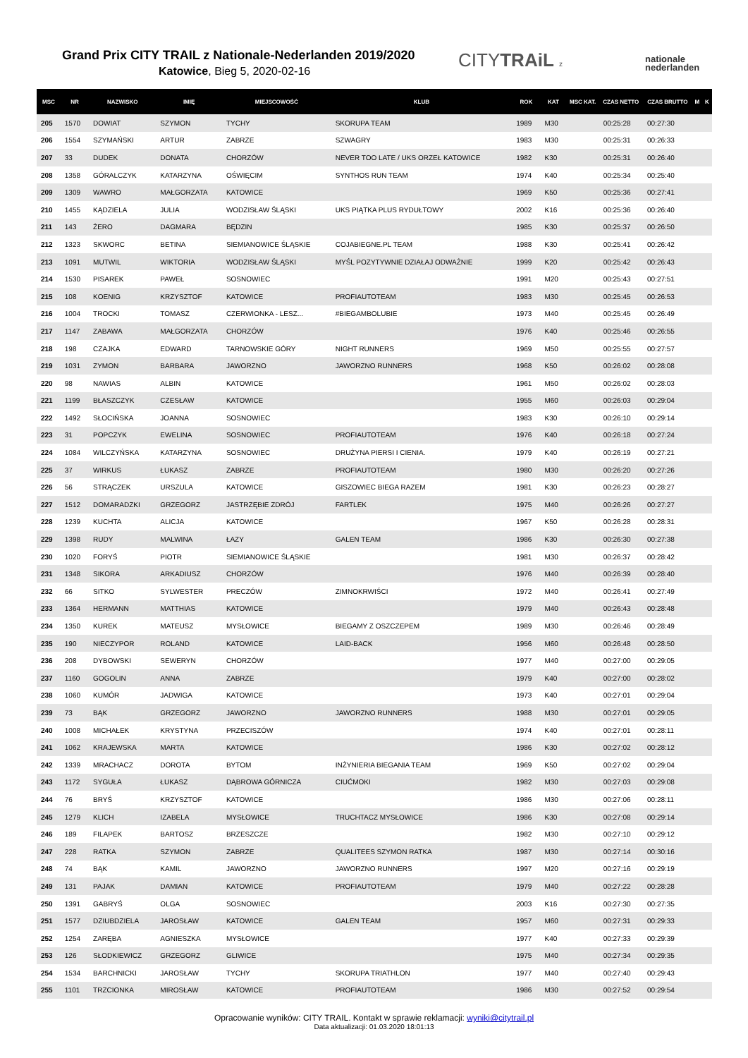Grand Prix CITY TRAIL z Nationale-Nederlanden 2019/2020
Katowice, Bieg 5, 2020-02-16
CITYTRAiL z
nationale
nederlanden
| MSC | NR | NAZWISKO | IMIĘ | MIEJSCOWOŚĆ | KLUB | ROK | KAT | MSC KAT. | CZAS NETTO | CZAS BRUTTO | M | K |
| --- | --- | --- | --- | --- | --- | --- | --- | --- | --- | --- | --- | --- |
| 205 | 1570 | DOWIAT | SZYMON | TYCHY | SKORUPA TEAM | 1989 | M30 | | 00:25:28 | 00:27:30 | | |
| 206 | 1554 | SZYMAŃSKI | ARTUR | ZABRZE | SZWAGRY | 1983 | M30 | | 00:25:31 | 00:26:33 | | |
| 207 | 33 | DUDEK | DONATA | CHORZÓW | NEVER TOO LATE / UKS ORZEŁ KATOWICE | 1982 | K30 | | 00:25:31 | 00:26:40 | | |
| 208 | 1358 | GÓRALCZYK | KATARZYNA | OŚWIĘCIM | SYNTHOS RUN TEAM | 1974 | K40 | | 00:25:34 | 00:25:40 | | |
| 209 | 1309 | WAWRO | MAŁGORZATA | KATOWICE | | 1969 | K50 | | 00:25:36 | 00:27:41 | | |
| 210 | 1455 | KĄDZIELA | JULIA | WODZISŁAW ŚLĄSKI | UKS PIĄTKA PLUS RYDUŁTOWY | 2002 | K16 | | 00:25:36 | 00:26:40 | | |
| 211 | 143 | ŻERO | DAGMARA | BĘDZIN | | 1985 | K30 | | 00:25:37 | 00:26:50 | | |
| 212 | 1323 | SKWORC | BETINA | SIEMIANOWICE ŚLĄSKIE | COJABIEGNE.PL TEAM | 1988 | K30 | | 00:25:41 | 00:26:42 | | |
| 213 | 1091 | MUTWIL | WIKTORIA | WODZISŁAW ŚLĄSKI | MYŚL POZYTYWNIE DZIAŁAJ ODWAŻNIE | 1999 | K20 | | 00:25:42 | 00:26:43 | | |
| 214 | 1530 | PISAREK | PAWEŁ | SOSNOWIEC | | 1991 | M20 | | 00:25:43 | 00:27:51 | | |
| 215 | 108 | KOENIG | KRZYSZTOF | KATOWICE | PROFIAUTOTEAM | 1983 | M30 | | 00:25:45 | 00:26:53 | | |
| 216 | 1004 | TROCKI | TOMASZ | CZERWIONKA - LESZ... | #BIEGAMBOLUBIE | 1973 | M40 | | 00:25:45 | 00:26:49 | | |
| 217 | 1147 | ZABAWA | MAŁGORZATA | CHORZÓW | | 1976 | K40 | | 00:25:46 | 00:26:55 | | |
| 218 | 198 | CZAJKA | EDWARD | TARNOWSKIE GÓRY | NIGHT RUNNERS | 1969 | M50 | | 00:25:55 | 00:27:57 | | |
| 219 | 1031 | ZYMON | BARBARA | JAWORZNO | JAWORZNO RUNNERS | 1968 | K50 | | 00:26:02 | 00:28:08 | | |
| 220 | 98 | NAWIAS | ALBIN | KATOWICE | | 1961 | M50 | | 00:26:02 | 00:28:03 | | |
| 221 | 1199 | BŁASZCZYK | CZESŁAW | KATOWICE | | 1955 | M60 | | 00:26:03 | 00:29:04 | | |
| 222 | 1492 | SŁOCIŃSKA | JOANNA | SOSNOWIEC | | 1983 | K30 | | 00:26:10 | 00:29:14 | | |
| 223 | 31 | POPCZYK | EWELINA | SOSNOWIEC | PROFIAUTOTEAM | 1976 | K40 | | 00:26:18 | 00:27:24 | | |
| 224 | 1084 | WILCZYŃSKA | KATARZYNA | SOSNOWIEC | DRUŻYNA PIERSI I CIENIA. | 1979 | K40 | | 00:26:19 | 00:27:21 | | |
| 225 | 37 | WIRKUS | ŁUKASZ | ZABRZE | PROFIAUTOTEAM | 1980 | M30 | | 00:26:20 | 00:27:26 | | |
| 226 | 56 | STRĄCZEK | URSZULA | KATOWICE | GISZOWIEC BIEGA RAZEM | 1981 | K30 | | 00:26:23 | 00:28:27 | | |
| 227 | 1512 | DOMARADZKI | GRZEGORZ | JASTRZĘBIE ZDRÓJ | FARTLEK | 1975 | M40 | | 00:26:26 | 00:27:27 | | |
| 228 | 1239 | KUCHTA | ALICJA | KATOWICE | | 1967 | K50 | | 00:26:28 | 00:28:31 | | |
| 229 | 1398 | RUDY | MALWINA | ŁAZY | GALEN TEAM | 1986 | K30 | | 00:26:30 | 00:27:38 | | |
| 230 | 1020 | FORYŚ | PIOTR | SIEMIANOWICE ŚLĄSKIE | | 1981 | M30 | | 00:26:37 | 00:28:42 | | |
| 231 | 1348 | SIKORA | ARKADIUSZ | CHORZÓW | | 1976 | M40 | | 00:26:39 | 00:28:40 | | |
| 232 | 66 | SITKO | SYLWESTER | PRECZÓW | ZIMNOKRWIŚCI | 1972 | M40 | | 00:26:41 | 00:27:49 | | |
| 233 | 1364 | HERMANN | MATTHIAS | KATOWICE | | 1979 | M40 | | 00:26:43 | 00:28:48 | | |
| 234 | 1350 | KUREK | MATEUSZ | MYSŁOWICE | BIEGAMY Z OSZCZEPEM | 1989 | M30 | | 00:26:46 | 00:28:49 | | |
| 235 | 190 | NIECZYPOR | ROLAND | KATOWICE | LAID-BACK | 1956 | M60 | | 00:26:48 | 00:28:50 | | |
| 236 | 208 | DYBOWSKI | SEWERYN | CHORZÓW | | 1977 | M40 | | 00:27:00 | 00:29:05 | | |
| 237 | 1160 | GOGOLIN | ANNA | ZABRZE | | 1979 | K40 | | 00:27:00 | 00:28:02 | | |
| 238 | 1060 | KUMÓR | JADWIGA | KATOWICE | | 1973 | K40 | | 00:27:01 | 00:29:04 | | |
| 239 | 73 | BĄK | GRZEGORZ | JAWORZNO | JAWORZNO RUNNERS | 1988 | M30 | | 00:27:01 | 00:29:05 | | |
| 240 | 1008 | MICHAŁEK | KRYSTYNA | PRZECISZÓW | | 1974 | K40 | | 00:27:01 | 00:28:11 | | |
| 241 | 1062 | KRAJEWSKA | MARTA | KATOWICE | | 1986 | K30 | | 00:27:02 | 00:28:12 | | |
| 242 | 1339 | MRACHACZ | DOROTA | BYTOM | INŻYNIERIA BIEGANIA TEAM | 1969 | K50 | | 00:27:02 | 00:29:04 | | |
| 243 | 1172 | SYGUŁA | ŁUKASZ | DĄBROWA GÓRNICZA | CIUĆMOKI | 1982 | M30 | | 00:27:03 | 00:29:08 | | |
| 244 | 76 | BRYŚ | KRZYSZTOF | KATOWICE | | 1986 | M30 | | 00:27:06 | 00:28:11 | | |
| 245 | 1279 | KLICH | IZABELA | MYSŁOWICE | TRUCHTACZ MYSŁOWICE | 1986 | K30 | | 00:27:08 | 00:29:14 | | |
| 246 | 189 | FILAPEK | BARTOSZ | BRZESZCZE | | 1982 | M30 | | 00:27:10 | 00:29:12 | | |
| 247 | 228 | RATKA | SZYMON | ZABRZE | QUALITEES SZYMON RATKA | 1987 | M30 | | 00:27:14 | 00:30:16 | | |
| 248 | 74 | BĄK | KAMIL | JAWORZNO | JAWORZNO RUNNERS | 1997 | M20 | | 00:27:16 | 00:29:19 | | |
| 249 | 131 | PAJAK | DAMIAN | KATOWICE | PROFIAUTOTEAM | 1979 | M40 | | 00:27:22 | 00:28:28 | | |
| 250 | 1391 | GABRYŚ | OLGA | SOSNOWIEC | | 2003 | K16 | | 00:27:30 | 00:27:35 | | |
| 251 | 1577 | DZIUBDZIELA | JAROSŁAW | KATOWICE | GALEN TEAM | 1957 | M60 | | 00:27:31 | 00:29:33 | | |
| 252 | 1254 | ZARĘBA | AGNIESZKA | MYSŁOWICE | | 1977 | K40 | | 00:27:33 | 00:29:39 | | |
| 253 | 126 | SŁODKIEWICZ | GRZEGORZ | GLIWICE | | 1975 | M40 | | 00:27:34 | 00:29:35 | | |
| 254 | 1534 | BARCHNICKI | JAROSŁAW | TYCHY | SKORUPA TRIATHLON | 1977 | M40 | | 00:27:40 | 00:29:43 | | |
| 255 | 1101 | TRZCIONKA | MIROSŁAW | KATOWICE | PROFIAUTOTEAM | 1986 | M30 | | 00:27:52 | 00:29:54 | | |
Opracowanie wyników: CITY TRAIL. Kontakt w sprawie reklamacji: wyniki@citytrail.pl
Data aktualizacji: 01.03.2020 18:01:13